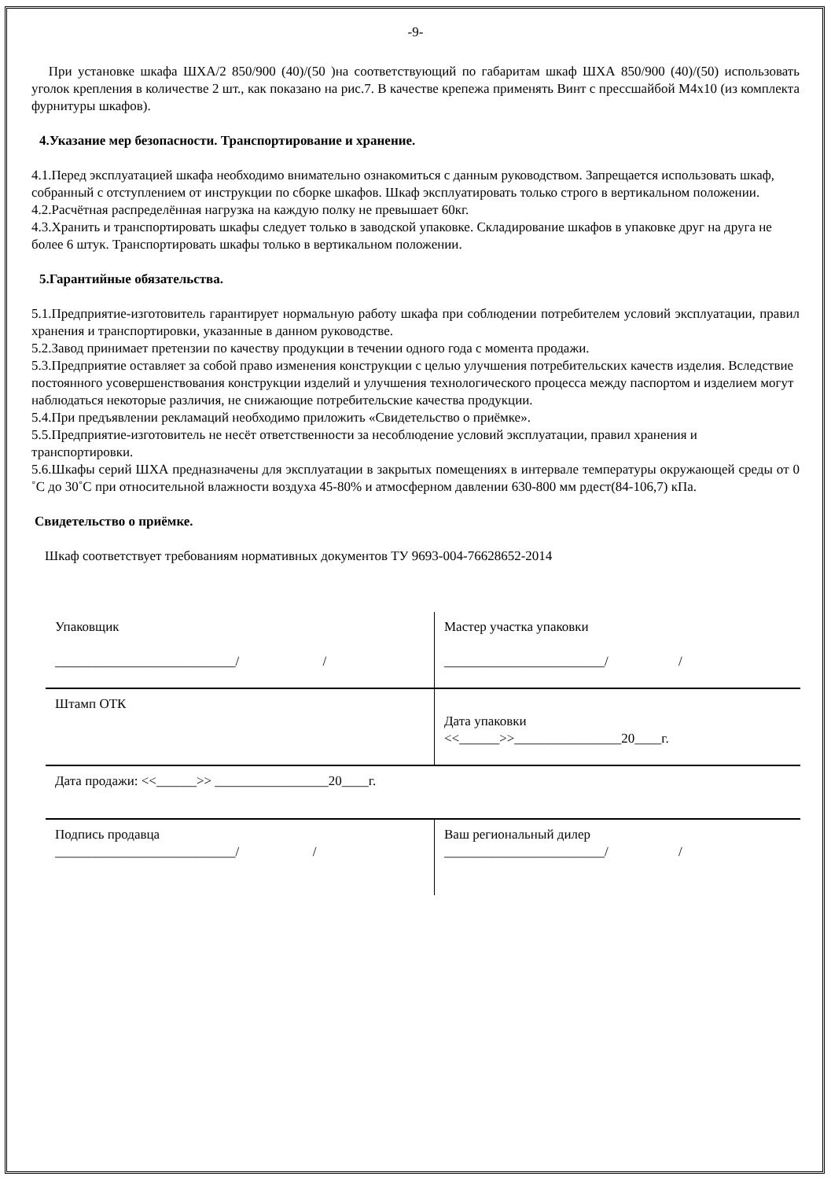-9-
При установке шкафа ШХА/2 850/900 (40)/(50 )на соответствующий по габаритам шкаф ШХА 850/900 (40)/(50) использовать уголок крепления в количестве 2 шт., как показано на рис.7. В качестве крепежа применять Винт с прессшайбой М4х10 (из комплекта фурнитуры шкафов).
4.Указание мер безопасности. Транспортирование и хранение.
4.1.Перед эксплуатацией шкафа необходимо внимательно ознакомиться с данным руководством. Запрещается использовать шкаф, собранный с отступлением от инструкции по сборке шкафов. Шкаф эксплуатировать только строго в вертикальном положении.
4.2.Расчётная распределённая нагрузка на каждую полку не превышает 60кг.
4.3.Хранить и транспортировать шкафы следует только в заводской упаковке. Складирование шкафов в упаковке друг на друга не более 6 штук. Транспортировать шкафы только в вертикальном положении.
5.Гарантийные обязательства.
5.1.Предприятие-изготовитель гарантирует нормальную работу шкафа при соблюдении потребителем условий эксплуатации, правил хранения и транспортировки, указанные в данном руководстве.
5.2.Завод принимает претензии по качеству продукции в течении одного года с момента продажи.
5.3.Предприятие оставляет за собой право изменения конструкции с целью улучшения потребительских качеств изделия. Вследствие постоянного усовершенствования конструкции изделий и улучшения технологического процесса между паспортом и изделием могут наблюдаться некоторые различия, не снижающие потребительские качества продукции.
5.4.При предъявлении рекламаций необходимо приложить «Свидетельство о приёмке».
5.5.Предприятие-изготовитель не несёт ответственности за несоблюдение условий эксплуатации, правил хранения и транспортировки.
5.6.Шкафы серий ШХА предназначены для эксплуатации в закрытых помещениях в интервале температуры окружающей среды от 0 ˚С до 30˚С при относительной влажности воздуха 45-80% и атмосферном давлении 630-800 мм рдест(84-106,7) кПа.
Свидетельство о приёмке.
Шкаф соответствует требованиям нормативных документов ТУ 9693-004-76628652-2014
| Упаковщик ___________________________/ / | Мастер участка упаковки ________________________/ / |
| Штамп ОТК | Дата упаковки <<______>>________________20____г. |
| Дата продажи: <<______>> _________________20____г. | |
| Подпись продавца ___________________________/ / | Ваш региональный дилер ________________________/ / |